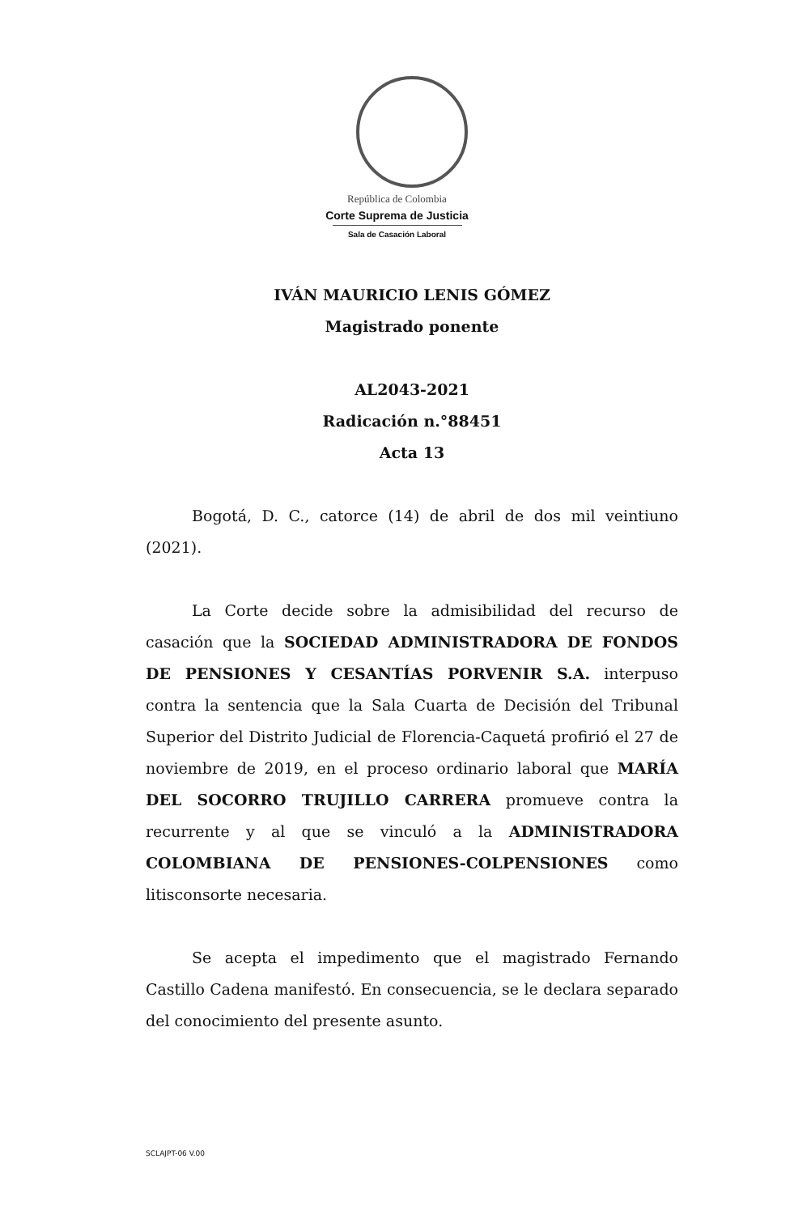República de Colombia
Corte Suprema de Justicia
Sala de Casación Laboral
IVÁN MAURICIO LENIS GÓMEZ
Magistrado ponente
AL2043-2021
Radicación n.°88451
Acta 13
Bogotá, D. C., catorce (14) de abril de dos mil veintiuno (2021).
La Corte decide sobre la admisibilidad del recurso de casación que la SOCIEDAD ADMINISTRADORA DE FONDOS DE PENSIONES Y CESANTÍAS PORVENIR S.A. interpuso contra la sentencia que la Sala Cuarta de Decisión del Tribunal Superior del Distrito Judicial de Florencia-Caquetá profirió el 27 de noviembre de 2019, en el proceso ordinario laboral que MARÍA DEL SOCORRO TRUJILLO CARRERA promueve contra la recurrente y al que se vinculó a la ADMINISTRADORA COLOMBIANA DE PENSIONES-COLPENSIONES como litisconsorte necesaria.
Se acepta el impedimento que el magistrado Fernando Castillo Cadena manifestó. En consecuencia, se le declara separado del conocimiento del presente asunto.
SCLAJPT-06 V.00